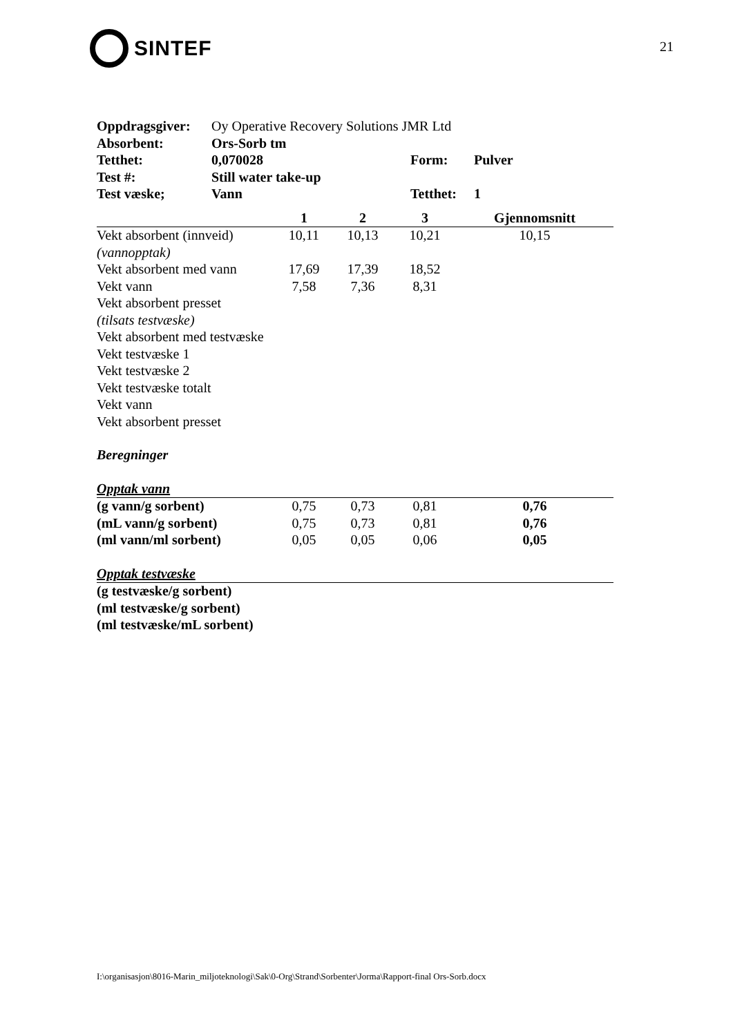SINTEF
21
| Oppdragsgiver: | Oy Operative Recovery Solutions JMR Ltd | | |
| Absorbent: | Ors-Sorb tm | | |
| Tetthet: | 0,070028 | Form: | Pulver |
| Test #: | Still water take-up | | |
| Test væske; | Vann | Tetthet: | 1 |
| | 1 | 2 | 3 | Gjennomsnitt |
| --- | --- | --- | --- | --- |
| Vekt absorbent (innveid) | 10,11 | 10,13 | 10,21 | 10,15 |
| (vannopptak) | | | | |
| Vekt absorbent med vann | 17,69 | 17,39 | 18,52 | |
| Vekt vann | 7,58 | 7,36 | 8,31 | |
| Vekt absorbent presset | | | | |
| (tilsats testvæske) | | | | |
| Vekt absorbent med testvæske | | | | |
| Vekt testvæske 1 | | | | |
| Vekt testvæske 2 | | | | |
| Vekt testvæske totalt | | | | |
| Vekt vann | | | | |
| Vekt absorbent presset | | | | |
| Beregninger | | | | |
| Opptak vann | | | | |
| (g vann/g sorbent) | 0,75 | 0,73 | 0,81 | 0,76 |
| (mL vann/g sorbent) | 0,75 | 0,73 | 0,81 | 0,76 |
| (ml vann/ml sorbent) | 0,05 | 0,05 | 0,06 | 0,05 |
| Opptak testvæske | | | | |
| (g testvæske/g sorbent) | | | | |
| (ml testvæske/g sorbent) | | | | |
| (ml testvæske/mL sorbent) | | | | |
I:\organisasjon\8016-Marin_miljoteknologi\Sak\0-Org\Strand\Sorbenter\Jorma\Rapport-final Ors-Sorb.docx